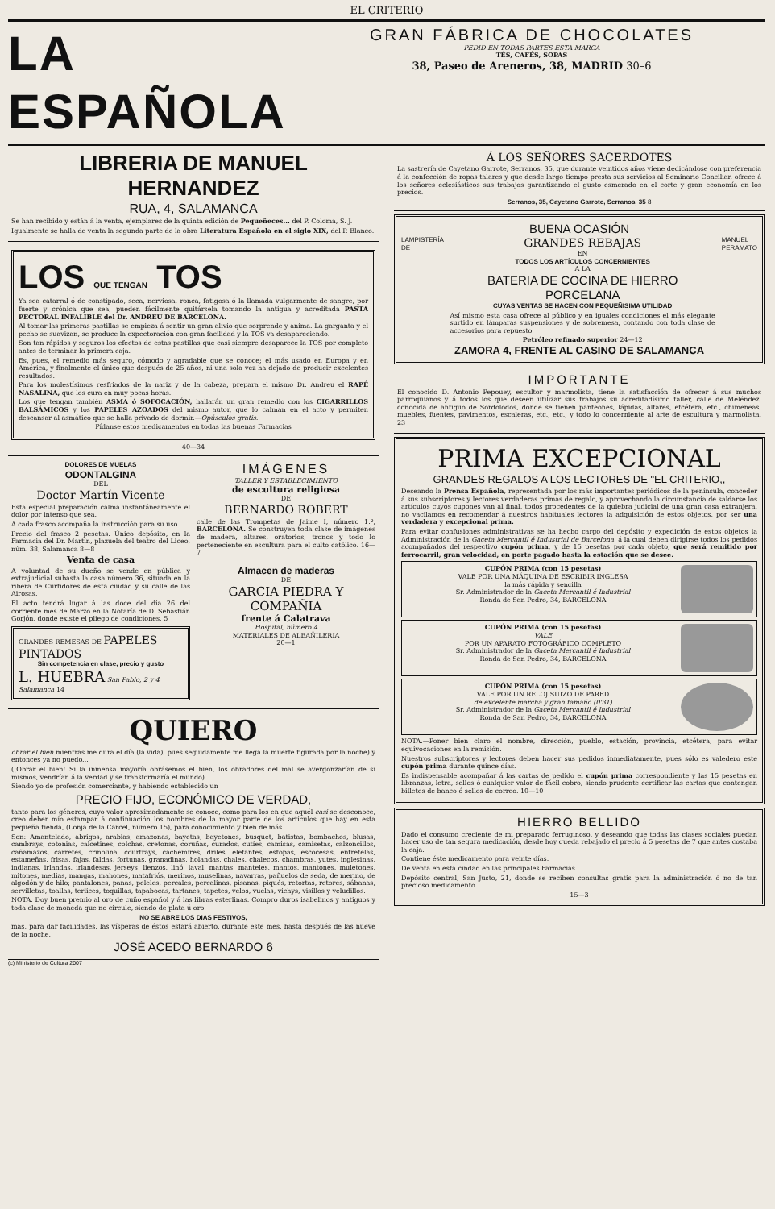EL CRITERIO
LA ESPAÑOLA
GRAN FÁBRICA DE CHOCOLATES
PEDID EN TODAS PARTES ESTA MARCA
TÉS, CAFÉS, SOPAS
38, Paseo de Areneros, 38, MADRID 30–6
LIBRERIA DE MANUEL HERNANDEZ
RUA, 4, SALAMANCA
Se han recibido y están á la venta, ejemplares de la quinta edición de Pequeñeces... del P. Coloma, S. J.
Igualmente se halla de venta la segunda parte de la obra Literatura Española en el siglo XIX, del P. Blanco.
LOS QUE TENGAN TOS
Ya sea catarral ó de constipado, seca, nerviosa, ronca, fatigosa ó la llamada vulgarmente de sangre, por fuerte y crónica que sea, pueden fácilmente quitársela tomando la antigua y acreditada PASTA PECTORAL INFALIBLE del Dr. ANDREU DE BARCELONA.
Al tomar las primeras pastillas se empieza á sentir un gran alivio que sorprende y anima. La garganta y el pecho se suavizan, se produce la expectoración con gran facilidad y la TOS va desapareciendo.
Son tan rápidos y seguros los efectos de estas pastillas que casi siempre desaparece la TOS por completo antes de terminar la primera caja.
Es, pues, el remedio más seguro, cómodo y agradable que se conoce; el más usado en Europa y en América, y finalmente el único que después de 25 años, ni una sola vez ha dejado de producir excelentes resultados.
Para los molestísimos resfriados de la nariz y de la cabeza, prepara el mismo Dr. Andreu el RAPÉ NASALINA, que los cura en muy pocas horas.
Los que tengan también ASMA ó SOFOCACIÓN, hallarán un gran remedio con los CIGARRILLOS BALSÁMICOS y los PAPELES AZOADOS del mismo autor, que lo calman en el acto y permiten descansar al asmático que se halla privado de dormir.—Opúsculos gratis.
Pídanse estos medicamentos en todas las buenas Farmacias
40—34
DOLORES DE MUELAS
ODONTALGINA
DEL
Doctor Martín Vicente
Esta especial preparación calma instantáneamente el dolor por intenso que sea.
A cada frasco acompaña la instrucción para su uso.
Precio del frasco 2 pesetas. Único depósito, en la Farmacia del Dr. Martín, plazuela del teatro del Liceo, núm. 38, Salamanca 8—8
Venta de casa
A voluntad de su dueño se vende en pública y extrajudicial subasta la casa número 36, situada en la ribera de Curtidores de esta ciudad y su calle de las Airosas.
El acto tendrá lugar á las doce del día 26 del corriente mes de Marzo en la Notaría de D. Sebastián Gorjón, donde existe el pliego de condiciones. 5
GRANDES REMESAS DE PAPELES PINTADOS
Sin competencia en clase, precio y gusto
L. HUEBRA San Pablo, 2 y 4 Salamanca 14
IMÁGENES
TALLER Y ESTABLECIMIENTO
de escultura religiosa
DE
BERNARDO ROBERT
calle de las Trompetas de Jaime I, número 1.º, BARCELONA. Se construyen toda clase de imágenes de madera, altares, oratorios, tronos y todo lo perteneciente en escultura para el culto católico. 16—7
Almacen de maderas
DE
GARCIA PIEDRA Y COMPAÑIA
frente á Calatrava
Hospital, número 4
MATERIALES DE ALBAÑILERIA
20—1
QUIERO
obrar el bien mientras me dura el día (la vida), pues seguidamente me llega la muerte figurada por la noche) y entonces ya no puedo...
(¡Obrar el bien! Si la inmensa mayoría obrásemos el bien, los obradores del mal se avergonzarían de sí mismos, vendrían á la verdad y se transformaría el mundo).
Siendo yo de profesión comerciante, y habiendo establecido un
PRECIO FIJO, ECONÓMICO DE VERDAD,
tanto para los géneros, cuyo valor aproximadamente se conoce, como para los en que aquél casi se desconoce, creo deber mío estampar á continuación los nombres de la mayor parte de los artículos que hay en esta pequeña tienda, (Lonja de la Cárcel, número 15), para conocimiento y bien de más.
Son: Amantelado, abrigos, arabias, amazonas, bayetas, bayetones, busquet, batistas, bombachos, blusas, cambrays, cotonias, calcetines, colchas, cretonas, coruñas, curados, cutíes, camisas, camisetas, calzoncillos, cañamazos, carretes, crinolina, courtrays, cachemires, driles, elefantes, estopas, escocesas, entretelas, estameñas, frisas, fajas, faldas, fortunas, granadinas, holandas, chales, chalecos, chambras, yutes, inglesinas, indianas, irlandas, irlandesas, jerseys, lienzos, linó, laval, mantas, manteles, mantos, mantones, muletones, mitones, medias, mangas, mahones, matafriós, merinos, muselinas, navarras, pañuelos de seda, de merino, de algodón y de hilo; pantalones, panas, peleles, percales, percalinas, pisanas, piqués, retortas, retores, sábanas, servilletas, toallas, terlices, toquillas, tapabocas, tartanes, tapetes, velos, vuelas, vichys, visillos y veludillos.
NOTA. Doy buen premio al oro de cuño español y á las libras esterlinas. Compro duros isabelinos y antiguos y toda clase de moneda que no circule, siendo de plata ú oro.
NO SE ABRE LOS DIAS FESTIVOS,
mas, para dar facilidades, las vísperas de éstos estará abierto, durante este mes, hasta después de las nueve de la noche.
JOSÉ ACEDO BERNARDO 6
Á LOS SEÑORES SACERDOTES
La sastrería de Cayetano Garrote, Serranos, 35, que durante veintidos años viene dedicándose con preferencia á la confección de ropas talares y que desde largo tiempo presta sus servicios al Seminario Conciliar, ofrece á los señores eclesiásticos sus trabajos garantizando el gusto esmerado en el corte y gran economía en los precios.
Serranos, 35, Cayetano Garrote, Serranos, 35 8
BUENA OCASIÓN
LAMPISTERÍA DE
GRANDES REBAJAS
EN
TODOS LOS ARTÍCULOS CONCERNIENTES
A LA
BATERIA DE COCINA DE HIERRO PORCELANA
CUYAS VENTAS SE HACEN CON PEQUEÑISIMA UTILIDAD
Así mismo esta casa ofrece al público y en iguales condiciones el más elegante surtido en lámparas suspensiones y de sobremesa, contando con toda clase de accesorios para repuesto.
Petróleo refinado superior 24—12
MANUEL PERAMATO
ZAMORA 4, FRENTE AL CASINO DE SALAMANCA
IMPORTANTE
El conocido D. Antonio Pepouey, escultor y marmolista, tiene la satisfacción de ofrecer á sus muchos parroquianos y á todos los que deseen utilizar sus trabajos su acreditadísimo taller, calle de Meléndez, conocida de antiguo de Sordolodos, donde se tienen panteones, lápidas, altares, etcétera, etc., chimeneas, muebles, fuentes, pavimentos, escaleras, etc., etc., y todo lo concerniente al arte de escultura y marmolista. 23
PRIMA EXCEPCIONAL
GRANDES REGALOS A LOS LECTORES DE "EL CRITERIO,,
Deseando la Prensa Española, representada por los más importantes periódicos de la península, conceder á sus subscriptores y lectores verdaderas primas de regalo, y aprovechando la circunstancia de saldarse los artículos cuyos cupones van al final, todos procedentes de la quiebra judicial de una gran casa extranjera, no vacilamos en recomendar á nuestros habituales lectores la adquisición de estos objetos, por ser una verdadera y excepcional prima.
Para evitar confusiones administrativas se ha hecho cargo del depósito y expedición de estos objetos la Administración de la Gaceta Mercantil é Industrial de Barcelona, á la cual deben dirigirse todos los pedidos acompañados del respectivo cupón prima, y de 15 pesetas por cada objeto, que será remitido por ferrocarril, gran velocidad, en porte pagado hasta la estación que se desee.
CUPÓN PRIMA (con 15 pesetas)
VALE POR UNA MÁQUINA DE ESCRIBIR INGLESA
la más rápida y sencilla
Sr. Administrador de la Gaceta Mercantil é Industrial
Ronda de San Pedro, 34, BARCELONA
CUPÓN PRIMA (con 15 pesetas)
VALE
POR UN APARATO FOTOGRÁFICO COMPLETO
Sr. Administrador de la Gaceta Mercantil é Industrial
Ronda de San Pedro, 34, BARCELONA
CUPÓN PRIMA (con 15 pesetas)
VALE POR UN RELOJ SUIZO DE PARED
de excelente marcha y gran tamaño (0'31)
Sr. Administrador de la Gaceta Mercantil é Industrial
Ronda de San Pedro, 34, BARCELONA
NOTA.—Poner bien claro el nombre, dirección, pueblo, estación, provincia, etcétera, para evitar equivocaciones en la remisión.
Nuestros subscriptores y lectores deben hacer sus pedidos inmediatamente, pues sólo es valedero este cupón prima durante quince días.
Es indispensable acompañar á las cartas de pedido el cupón prima correspondiente y las 15 pesetas en libranzas, letra, sellos ó cualquier valor de fácil cobro, siendo prudente certificar las cartas que contengan billetes de banco ó sellos de correo. 10—10
HIERRO BELLIDO
Dado el consumo creciente de mi preparado ferruginoso, y deseando que todas las clases sociales puedan hacer uso de tan segura medicación, desde hoy queda rebajado el precio á 5 pesetas de 7 que antes costaba la caja.
Contiene éste medicamento para veinte días.
De venta en esta cindad en las principales Farmacias.
Depósito central, San Justo, 21, donde se reciben consultas gratis para la administración ó no de tan precioso medicamento.
15—3
(c) Ministerio de Cultura 2007